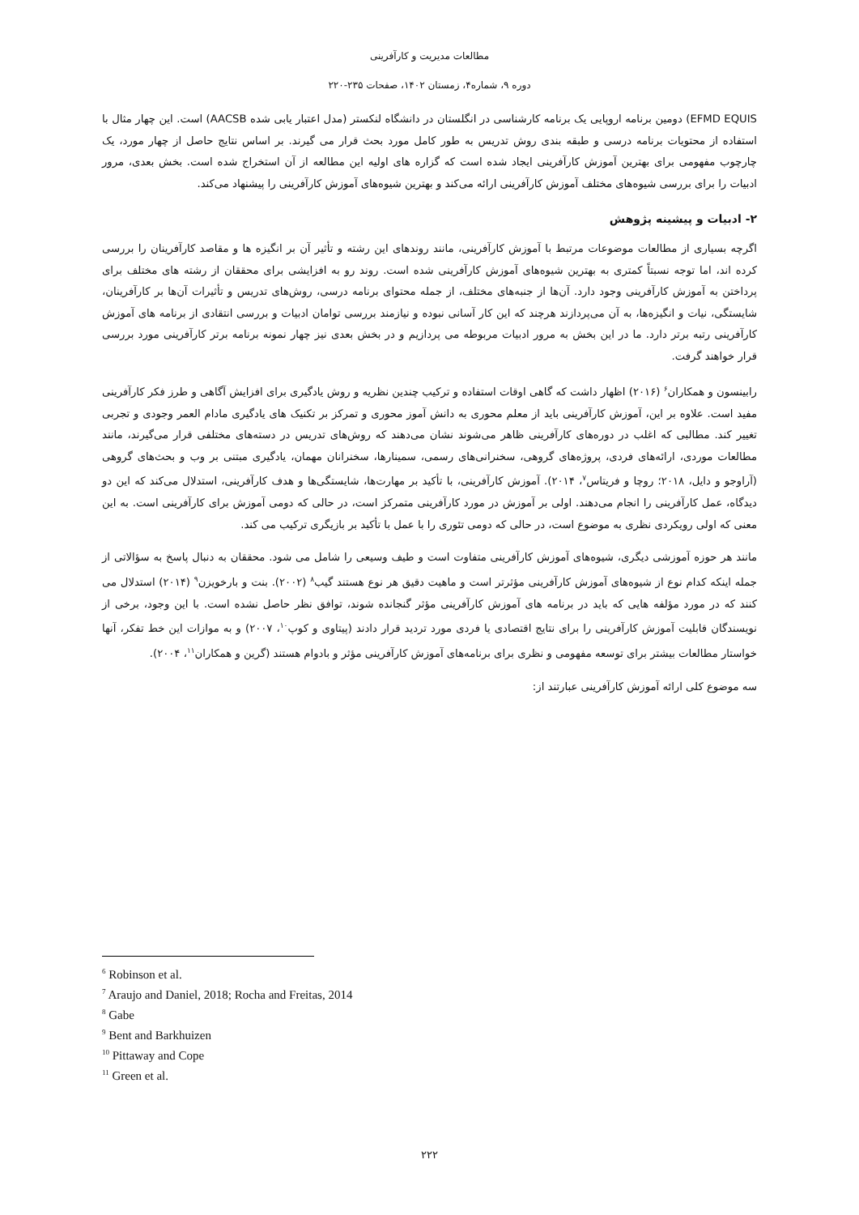مطالعات مدیریت و کارآفرینی
دوره ۹، شماره۴، زمستان ۱۴۰۲، صفحات ۲۳۵-۲۲۰
EFMD EQUIS) دومین برنامه اروپایی یک برنامه کارشناسی در انگلستان در دانشگاه لنکستر (مدل اعتبار یابی شده AACSB) است. این چهار مثال با استفاده از محتویات برنامه درسی و طبقه بندی روش تدریس به طور کامل مورد بحث قرار می گیرند. بر اساس نتایج حاصل از چهار مورد، یک چارچوب مفهومی برای بهترین آموزش کارآفرینی ایجاد شده است که گزاره های اولیه این مطالعه از آن استخراج شده است. بخش بعدی، مرور ادبیات را برای بررسی شیوه‌های مختلف آموزش کارآفرینی ارائه می‌کند و بهترین شیوه‌های آموزش کارآفرینی را پیشنهاد می‌کند.
۲- ادبیات و پیشینه پژوهش
اگرچه بسیاری از مطالعات موضوعات مرتبط با آموزش کارآفرینی، مانند روندهای این رشته و تأثیر آن بر انگیزه ها و مقاصد کارآفرینان را بررسی کرده اند، اما توجه نسبتاً کمتری به بهترین شیوه‌های آموزش کارآفرینی شده است. روند رو به افزایشی برای محققان از رشته های مختلف برای پرداختن به آموزش کارآفرینی وجود دارد. آن‌ها از جنبه‌های مختلف، از جمله محتوای برنامه درسی، روش‌های تدریس و تأثیرات آن‌ها بر کارآفرینان، شایستگی، نیات و انگیزه‌ها، به آن می‌پردازند هرچند که این کار آسانی نبوده و نیازمند بررسی توامان ادبیات و بررسی انتقادی از برنامه های آموزش کارآفرینی رتبه برتر دارد. ما در این بخش به مرور ادبیات مربوطه می پردازیم و در بخش بعدی نیز چهار نمونه برنامه برتر کارآفرینی مورد بررسی قرار خواهند گرفت.
رابینسون و همکاران<sup>۶</sup> (۲۰۱۶) اظهار داشت که گاهی اوقات استفاده و ترکیب چندین نظریه و روش یادگیری برای افزایش آگاهی و طرز فکر کارآفرینی مفید است. علاوه بر این، آموزش کارآفرینی باید از معلم محوری به دانش آموز محوری و تمرکز بر تکنیک های یادگیری مادام العمر وجودی و تجربی تغییر کند. مطالبی که اغلب در دوره‌های کارآفرینی ظاهر می‌شوند نشان می‌دهند که روش‌های تدریس در دسته‌های مختلفی قرار می‌گیرند، مانند مطالعات موردی، ارائه‌های فردی، پروژه‌های گروهی، سخنرانی‌های رسمی، سمینارها، سخنرانان مهمان، یادگیری مبتنی بر وب و بحث‌های گروهی (آراوجو و دایل، ۲۰۱۸؛ روچا و فریتاس<sup>۷</sup>، ۲۰۱۴). آموزش کارآفرینی، با تأکید بر مهارت‌ها، شایستگی‌ها و هدف کارآفرینی، استدلال می‌کند که این دو دیدگاه، عمل کارآفرینی را انجام می‌دهند. اولی بر آموزش در مورد کارآفرینی متمرکز است، در حالی که دومی آموزش برای کارآفرینی است. به این معنی که اولی رویکردی نظری به موضوع است، در حالی که دومی تئوری را با عمل با تأکید بر بازیگری ترکیب می کند.
مانند هر حوزه آموزشی دیگری، شیوه‌های آموزش کارآفرینی متفاوت است و طیف وسیعی را شامل می شود. محققان به دنبال پاسخ به سؤالاتی از جمله اینکه کدام نوع از شیوه‌های آموزش کارآفرینی مؤثرتر است و ماهیت دقیق هر نوع هستند گیب<sup>۸</sup> (۲۰۰۲). بنت و بارخویزن<sup>۹</sup> (۲۰۱۴) استدلال می کنند که در مورد مؤلفه هایی که باید در برنامه های آموزش کارآفرینی مؤثر گنجانده شوند، توافق نظر حاصل نشده است. با این وجود، برخی از نویسندگان قابلیت آموزش کارآفرینی را برای نتایج اقتصادی یا فردی مورد تردید قرار دادند (پیتاوی و کوپ<sup>۱۰</sup>، ۲۰۰۷) و به موازات این خط تفکر، آنها خواستار مطالعات بیشتر برای توسعه مفهومی و نظری برای برنامه‌های آموزش کارآفرینی مؤثر و بادوام هستند (گرین و همکاران<sup>۱۱</sup>، ۲۰۰۴).
سه موضوع کلی ارائه آموزش کارآفرینی عبارتند از:
<sup>6</sup> Robinson et al.
<sup>7</sup> Araujo and Daniel, 2018; Rocha and Freitas, 2014
<sup>8</sup> Gabe
<sup>9</sup> Bent and Barkhuizen
<sup>10</sup> Pittaway and Cope
<sup>11</sup> Green et al.
۲۲۲